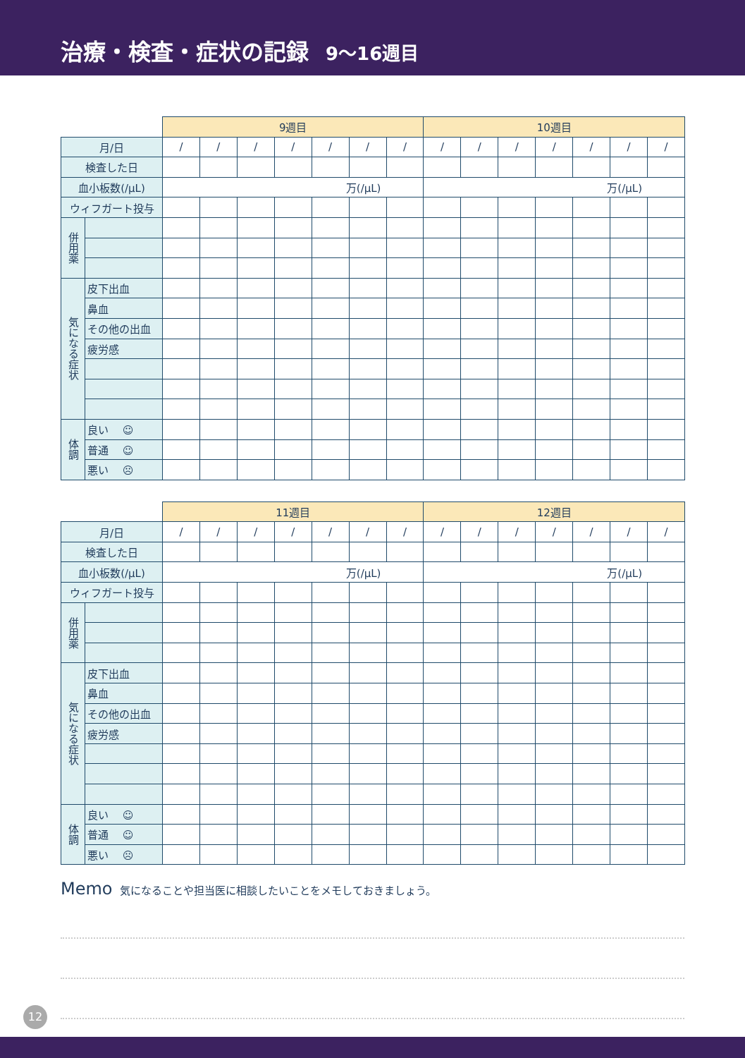治療・検査・症状の記録 9〜16週目
| | | 9週目 | | | | | | | 10週目 | | | | | | |
| 月/日 | | / | / | / | / | / | / | / | / | / | / | / | / | / | / |
| 検査した日 | | | | | | | | | | | | | | | |
| 血小板数(/μL) | | 万(/μL) | | | | | | | 万(/μL) | | | | | | |
| ウィフガート投与 | | | | | | | | | | | | | | | |
| 併用薬 | | | | | | | | | | | | | | | |
| 気になる症状 | 皮下出血 | | | | | | | | | | | | | | |
| | 鼻血 | | | | | | | | | | | | | | |
| | その他の出血 | | | | | | | | | | | | | | |
| | 疲労感 | | | | | | | | | | | | | | |
| 体調 | 良い ☺ | | | | | | | | | | | | | | |
| | 普通 ☺ | | | | | | | | | | | | | | |
| | 悪い ☹ | | | | | | | | | | | | | | |
| | | 11週目 | | | | | | | 12週目 | | | | | | |
| 月/日 | | / | / | / | / | / | / | / | / | / | / | / | / | / | / |
| 検査した日 | | | | | | | | | | | | | | | |
| 血小板数(/μL) | | 万(/μL) | | | | | | | 万(/μL) | | | | | | |
| ウィフガート投与 | | | | | | | | | | | | | | | |
| 併用薬 | | | | | | | | | | | | | | | |
| 気になる症状 | 皮下出血 | | | | | | | | | | | | | | |
| | 鼻血 | | | | | | | | | | | | | | |
| | その他の出血 | | | | | | | | | | | | | | |
| | 疲労感 | | | | | | | | | | | | | | |
| 体調 | 良い ☺ | | | | | | | | | | | | | | |
| | 普通 ☺ | | | | | | | | | | | | | | |
| | 悪い ☹ | | | | | | | | | | | | | | |
Memo 気になることや担当医に相談したいことをメモしておきましょう。
12